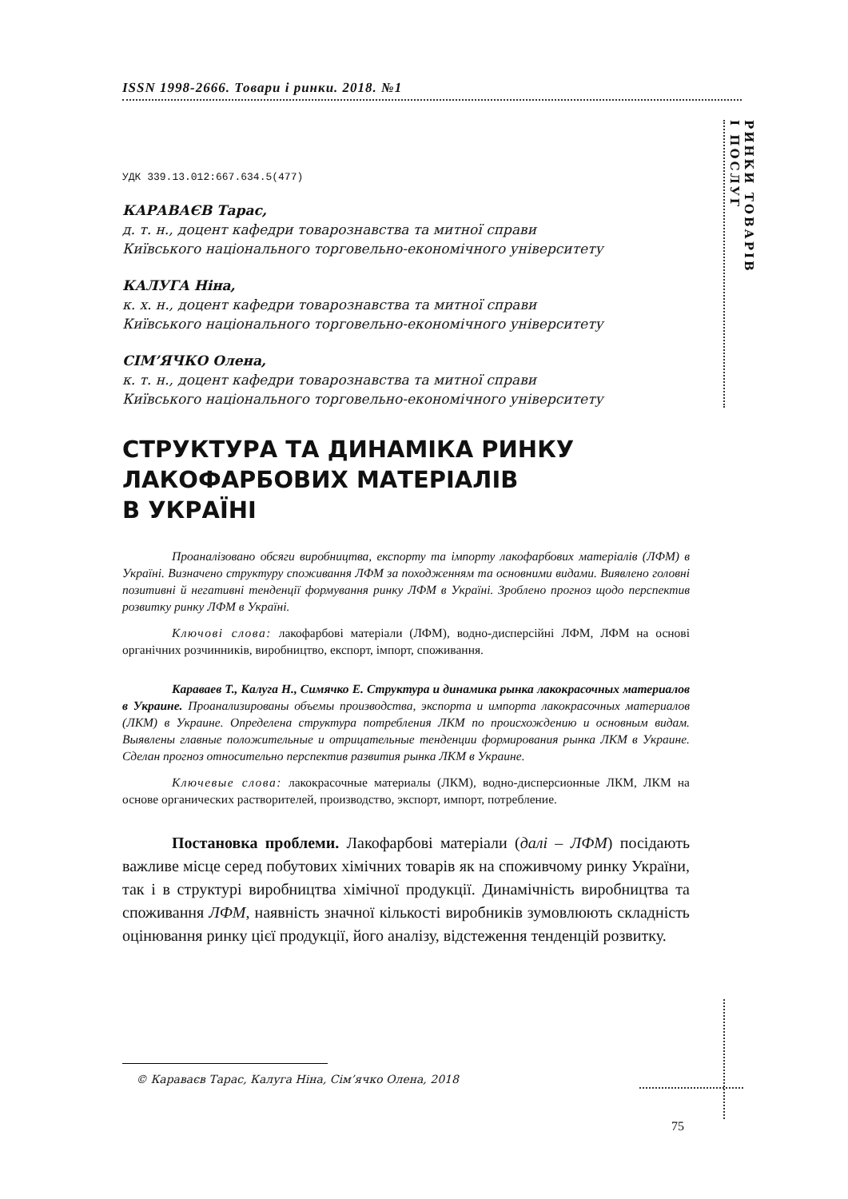РИНКИ ТОВАРІВ
І ПОСЛУГ
ISSN 1998-2666. Товари і ринки. 2018. №1
УДК 339.13.012:667.634.5(477)
КАРАВАЄВ Тарас,
д. т. н., доцент кафедри товарознавства та митної справи
Київського національного торговельно-економічного університету
КАЛУГА Ніна,
к. х. н., доцент кафедри товарознавства та митної справи
Київського національного торговельно-економічного університету
СІМ’ЯЧКО Олена,
к. т. н., доцент кафедри товарознавства та митної справи
Київського національного торговельно-економічного університету
СТРУКТУРА ТА ДИНАМІКА РИНКУ
ЛАКОФАРБОВИХ МАТЕРІАЛІВ
В УКРАЇНІ
Проаналізовано обсяги виробництва, експорту та імпорту лакофарбових матеріалів (ЛФМ) в Україні. Визначено структуру споживання ЛФМ за походженням та основними видами. Виявлено головні позитивні й негативні тенденції формування ринку ЛФМ в Україні. Зроблено прогноз щодо перспектив розвитку ринку ЛФМ в Україні.
Ключові слова: лакофарбові матеріали (ЛФМ), водно-дисперсійні ЛФМ, ЛФМ на основі органічних розчинників, виробництво, експорт, імпорт, споживання.
Караваев Т., Калуга Н., Симячко Е. Структура и динамика рынка лакокрасочных материалов в Украине. Проанализированы объемы производства, экспорта и импорта лакокрасочных материалов (ЛКМ) в Украине. Определена структура потребления ЛКМ по происхождению и основным видам. Выявлены главные положительные и отрицательные тенденции формирования рынка ЛКМ в Украине. Сделан прогноз относительно перспектив развития рынка ЛКМ в Украине.
Ключевые слова: лакокрасочные материалы (ЛКМ), водно-дисперсионные ЛКМ, ЛКМ на основе органических растворителей, производство, экспорт, импорт, потребление.
Постановка проблеми. Лакофарбові матеріали (далі – ЛФМ) посідають важливе місце серед побутових хімічних товарів як на споживчому ринку України, так і в структурі виробництва хімічної продукції. Динамічність виробництва та споживання ЛФМ, наявність значної кількості виробників зумовлюють складність оцінювання ринку цієї продукції, його аналізу, відстеження тенденцій розвитку.
© Караваєв Тарас, Калуга Ніна, Сім’ячко Олена, 2018
75